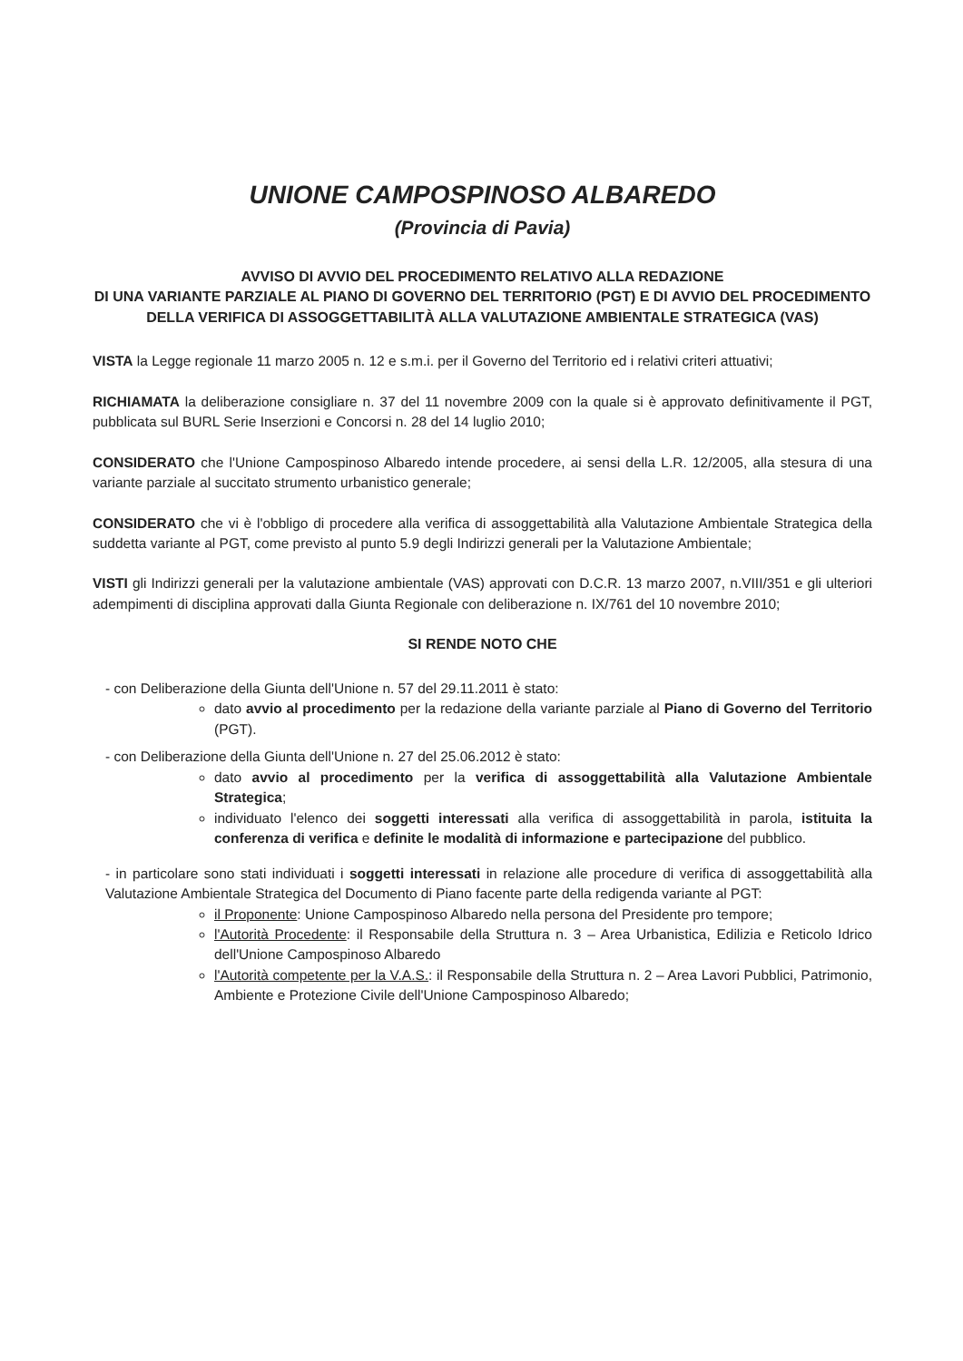UNIONE CAMPOSPINOSO ALBAREDO
(Provincia di Pavia)
AVVISO DI AVVIO DEL PROCEDIMENTO RELATIVO ALLA REDAZIONE
DI UNA VARIANTE PARZIALE AL PIANO DI GOVERNO DEL TERRITORIO (PGT) E DI AVVIO DEL PROCEDIMENTO DELLA VERIFICA DI ASSOGGETTABILITÀ ALLA VALUTAZIONE AMBIENTALE STRATEGICA (VAS)
VISTA la Legge regionale 11 marzo 2005 n. 12 e s.m.i. per il Governo del Territorio ed i relativi criteri attuativi;
RICHIAMATA la deliberazione consigliare n. 37 del 11 novembre 2009 con la quale si è approvato definitivamente il PGT, pubblicata sul BURL Serie Inserzioni e Concorsi n. 28 del 14 luglio 2010;
CONSIDERATO che l'Unione Campospinoso Albaredo intende procedere, ai sensi della L.R. 12/2005, alla stesura di una variante parziale al succitato strumento urbanistico generale;
CONSIDERATO che vi è l'obbligo di procedere alla verifica di assoggettabilità alla Valutazione Ambientale Strategica della suddetta variante al PGT, come previsto al punto 5.9 degli Indirizzi generali per la Valutazione Ambientale;
VISTI gli Indirizzi generali per la valutazione ambientale (VAS) approvati con D.C.R. 13 marzo 2007, n.VIII/351 e gli ulteriori adempimenti di disciplina approvati dalla Giunta Regionale con deliberazione n. IX/761 del 10 novembre 2010;
SI RENDE NOTO CHE
- con Deliberazione della Giunta dell'Unione n. 57 del 29.11.2011 è stato:
dato avvio al procedimento per la redazione della variante parziale al Piano di Governo del Territorio (PGT).
- con Deliberazione della Giunta dell'Unione n. 27 del 25.06.2012 è stato:
dato avvio al procedimento per la verifica di assoggettabilità alla Valutazione Ambientale Strategica;
individuato l'elenco dei soggetti interessati alla verifica di assoggettabilità in parola, istituita la conferenza di verifica e definite le modalità di informazione e partecipazione del pubblico.
- in particolare sono stati individuati i soggetti interessati in relazione alle procedure di verifica di assoggettabilità alla Valutazione Ambientale Strategica del Documento di Piano facente parte della redigenda variante al PGT:
il Proponente: Unione Campospinoso Albaredo nella persona del Presidente pro tempore;
l'Autorità Procedente: il Responsabile della Struttura n. 3 – Area Urbanistica, Edilizia e Reticolo Idrico dell'Unione Campospinoso Albaredo
l'Autorità competente per la V.A.S.: il Responsabile della Struttura n. 2 – Area Lavori Pubblici, Patrimonio, Ambiente e Protezione Civile dell'Unione Campospinoso Albaredo;